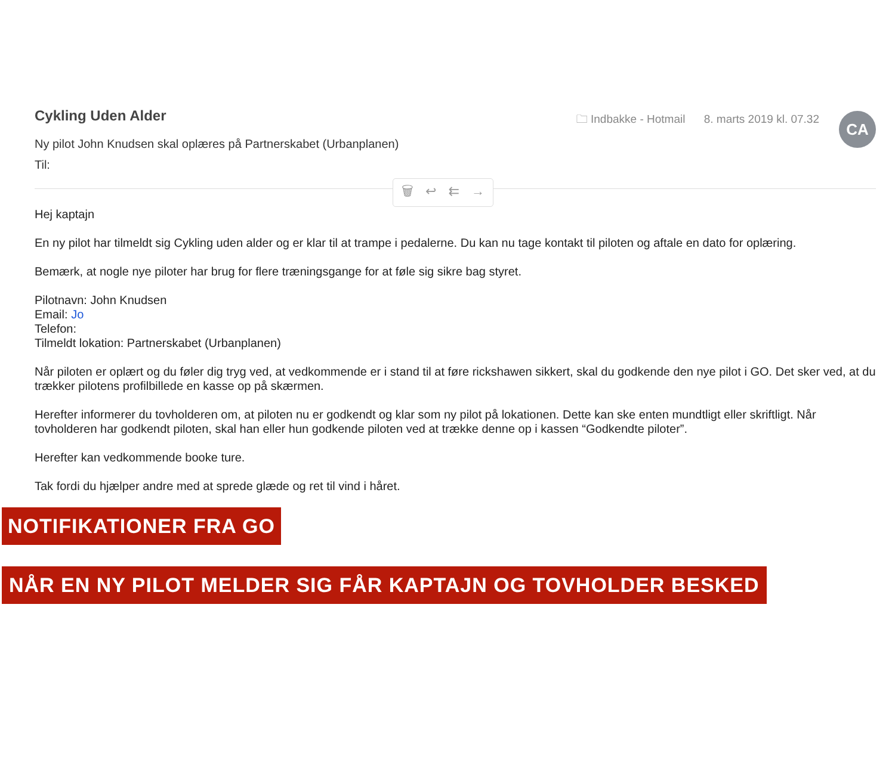Cykling Uden Alder
🗀 Indbakke - Hotmail 8. marts 2019 kl. 07.32
CA
Ny pilot John Knudsen skal oplæres på Partnerskabet (Urbanplanen)
Til:
🗑 ↩ ⇇ →
Hej kaptajn
En ny pilot har tilmeldt sig Cykling uden alder og er klar til at trampe i pedalerne. Du kan nu tage kontakt til piloten og aftale en dato for oplæring.
Bemærk, at nogle nye piloter har brug for flere træningsgange for at føle sig sikre bag styret.
Pilotnavn: John Knudsen
Email: Jo
Telefon:
Tilmeldt lokation: Partnerskabet (Urbanplanen)
Når piloten er oplært og du føler dig tryg ved, at vedkommende er i stand til at føre rickshawen sikkert, skal du godkende den nye pilot i GO. Det sker ved, at du trækker pilotens profilbillede en kasse op på skærmen.
Herefter informerer du tovholderen om, at piloten nu er godkendt og klar som ny pilot på lokationen. Dette kan ske enten mundtligt eller skriftligt. Når tovholderen har godkendt piloten, skal han eller hun godkende piloten ved at trække denne op i kassen “Godkendte piloter”.
Herefter kan vedkommende booke ture.
Tak fordi du hjælper andre med at sprede glæde og ret til vind i håret.
NOTIFIKATIONER FRA GO
NÅR EN NY PILOT MELDER SIG FÅR KAPTAJN OG TOVHOLDER BESKED